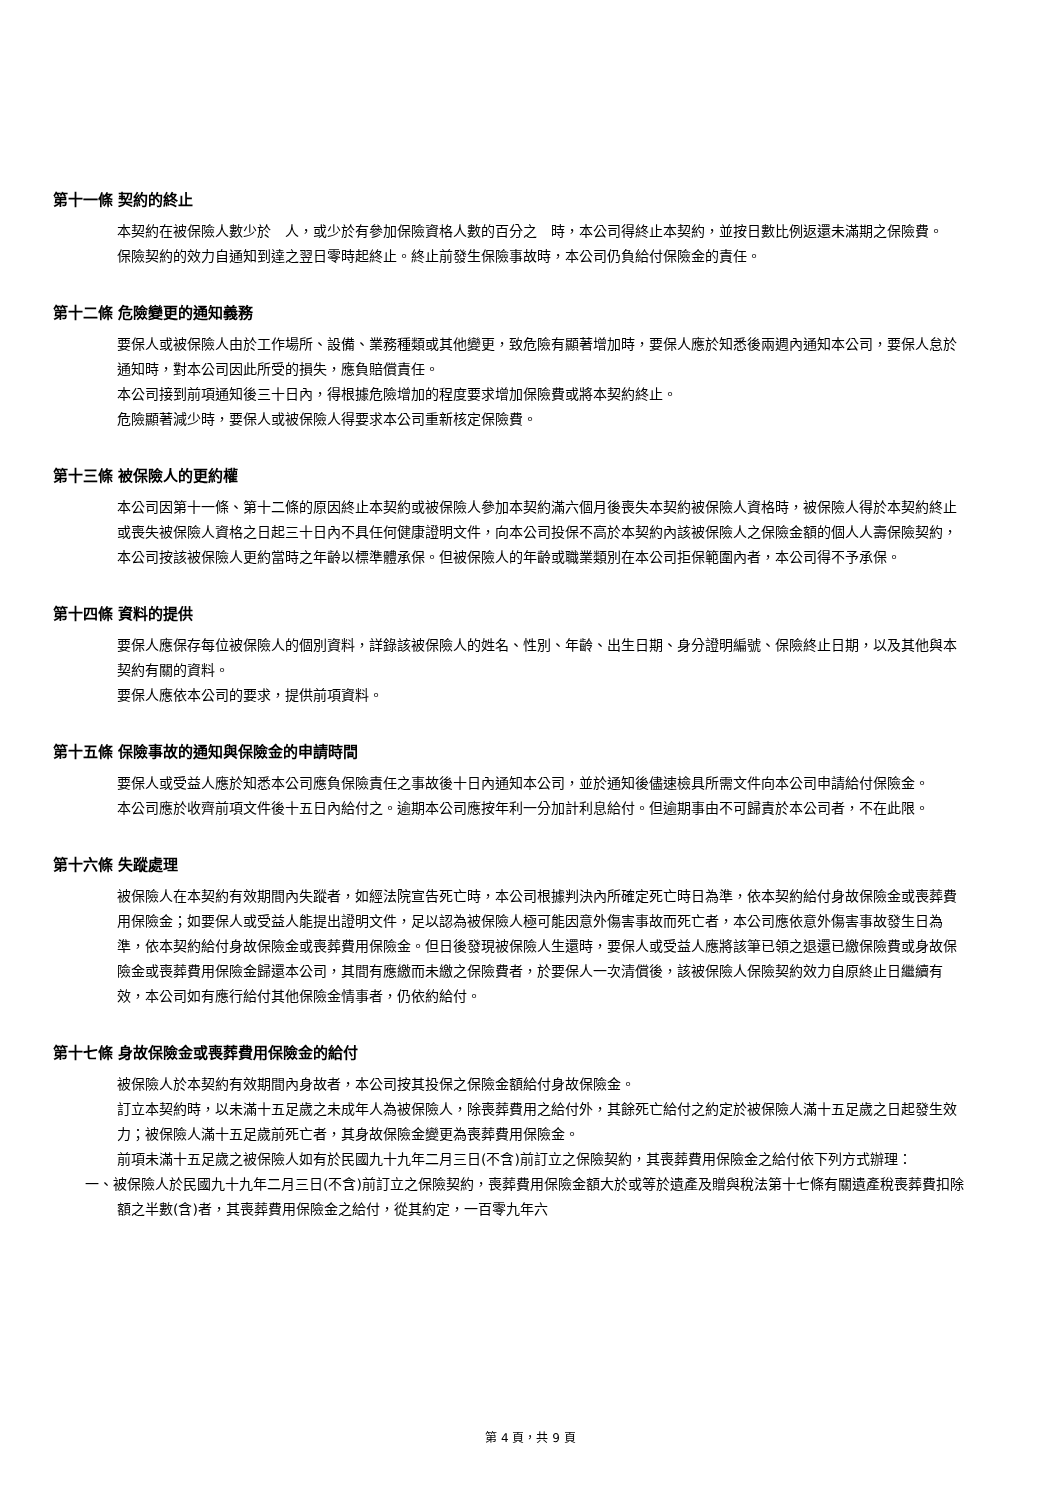第十一條 契約的終止
本契約在被保險人數少於　人，或少於有參加保險資格人數的百分之　時，本公司得終止本契約，並按日數比例返還未滿期之保險費。
保險契約的效力自通知到達之翌日零時起終止。終止前發生保險事故時，本公司仍負給付保險金的責任。
第十二條 危險變更的通知義務
要保人或被保險人由於工作場所、設備、業務種類或其他變更，致危險有顯著增加時，要保人應於知悉後兩週內通知本公司，要保人怠於通知時，對本公司因此所受的損失，應負賠償責任。
本公司接到前項通知後三十日內，得根據危險增加的程度要求增加保險費或將本契約終止。
危險顯著減少時，要保人或被保險人得要求本公司重新核定保險費。
第十三條 被保險人的更約權
本公司因第十一條、第十二條的原因終止本契約或被保險人參加本契約滿六個月後喪失本契約被保險人資格時，被保險人得於本契約終止或喪失被保險人資格之日起三十日內不具任何健康證明文件，向本公司投保不高於本契約內該被保險人之保險金額的個人人壽保險契約，本公司按該被保險人更約當時之年齡以標準體承保。但被保險人的年齡或職業類別在本公司拒保範圍內者，本公司得不予承保。
第十四條 資料的提供
要保人應保存每位被保險人的個別資料，詳錄該被保險人的姓名、性別、年齡、出生日期、身分證明編號、保險終止日期，以及其他與本契約有關的資料。
要保人應依本公司的要求，提供前項資料。
第十五條 保險事故的通知與保險金的申請時間
要保人或受益人應於知悉本公司應負保險責任之事故後十日內通知本公司，並於通知後儘速檢具所需文件向本公司申請給付保險金。
本公司應於收齊前項文件後十五日內給付之。逾期本公司應按年利一分加計利息給付。但逾期事由不可歸責於本公司者，不在此限。
第十六條 失蹤處理
被保險人在本契約有效期間內失蹤者，如經法院宣告死亡時，本公司根據判決內所確定死亡時日為準，依本契約給付身故保險金或喪葬費用保險金；如要保人或受益人能提出證明文件，足以認為被保險人極可能因意外傷害事故而死亡者，本公司應依意外傷害事故發生日為準，依本契約給付身故保險金或喪葬費用保險金。但日後發現被保險人生還時，要保人或受益人應將該筆已領之退還已繳保險費或身故保險金或喪葬費用保險金歸還本公司，其間有應繳而未繳之保險費者，於要保人一次清償後，該被保險人保險契約效力自原終止日繼續有效，本公司如有應行給付其他保險金情事者，仍依約給付。
第十七條 身故保險金或喪葬費用保險金的給付
被保險人於本契約有效期間內身故者，本公司按其投保之保險金額給付身故保險金。
訂立本契約時，以未滿十五足歲之未成年人為被保險人，除喪葬費用之給付外，其餘死亡給付之約定於被保險人滿十五足歲之日起發生效力；被保險人滿十五足歲前死亡者，其身故保險金變更為喪葬費用保險金。
前項未滿十五足歲之被保險人如有於民國九十九年二月三日(不含)前訂立之保險契約，其喪葬費用保險金之給付依下列方式辦理：
一、被保險人於民國九十九年二月三日(不含)前訂立之保險契約，喪葬費用保險金額大於或等於遺產及贈與稅法第十七條有關遺產稅喪葬費扣除額之半數(含)者，其喪葬費用保險金之給付，從其約定，一百零九年六
第 4 頁，共 9 頁